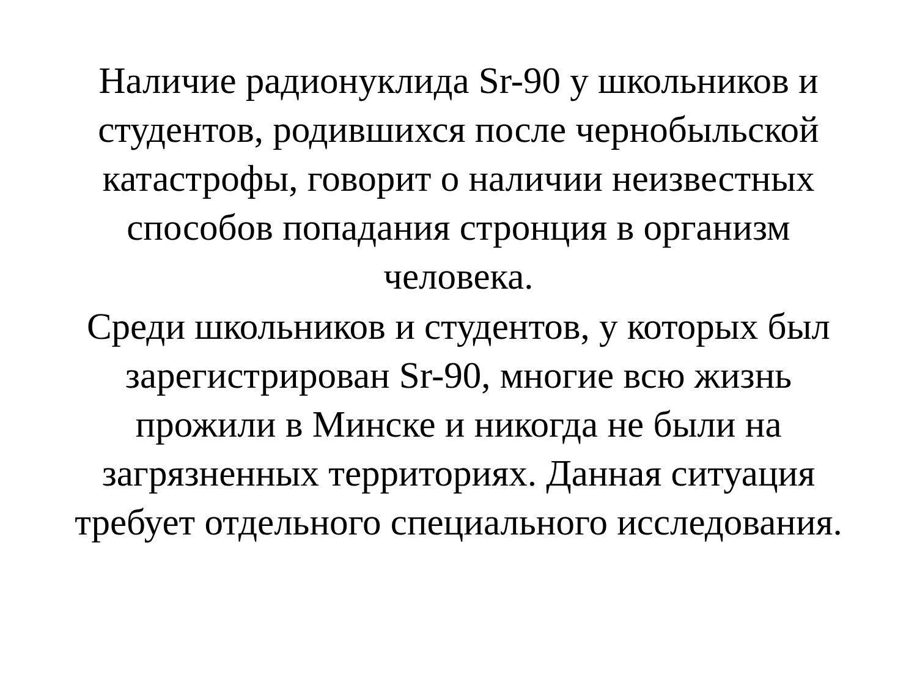Наличие радионуклида Sr-90 у школьников и студентов, родившихся после чернобыльской катастрофы, говорит о наличии неизвестных способов попадания стронция в организм человека.
Среди школьников и студентов, у которых был зарегистрирован Sr-90, многие всю жизнь прожили в Минске и никогда не были на загрязненных территориях. Данная ситуация требует отдельного специального исследования.